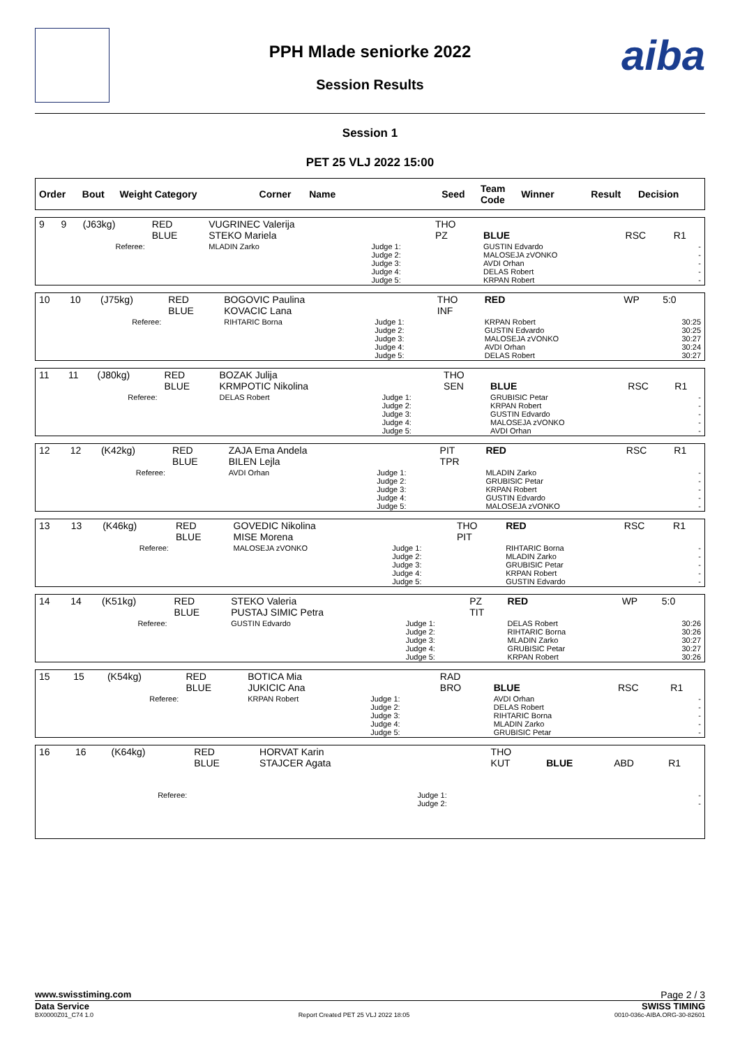aiba
PPH Mlade seniorke 2022
Session Results
Session 1
PET 25 VLJ 2022 15:00
| Order | Bout | Weight Category | Corner | Name | Seed | Team Code | Winner | Result | Decision |
| --- | --- | --- | --- | --- | --- | --- | --- | --- | --- |
| 9 | 9 | (J63kg) | RED BLUE | VUGRINEC Valerija STEKO Mariela | | THO PZ | BLUE | RSC | R1 |
| | | Referee: | | MLADIN Zarko | Judge 1: Judge 2: Judge 3: Judge 4: Judge 5: | | GUSTIN Edvardo MALOSEJA zVONKO AVDI Orhan DELAS Robert KRPAN Robert | | - - - - - |
| 10 | 10 | (J75kg) | RED BLUE | BOGOVIC Paulina KOVACIC Lana | | THO INF | RED | WP | 5:0 |
| | | Referee: | | RIHTARIC Borna | Judge 1: Judge 2: Judge 3: Judge 4: Judge 5: | | KRPAN Robert GUSTIN Edvardo MALOSEJA zVONKO AVDI Orhan DELAS Robert | | 30:25 30:25 30:27 30:24 30:27 |
| 11 | 11 | (J80kg) | RED BLUE | BOZAK Julija KRMPOTIC Nikolina | | THO SEN | BLUE | RSC | R1 |
| | | Referee: | | DELAS Robert | Judge 1: Judge 2: Judge 3: Judge 4: Judge 5: | | GRUBISIC Petar KRPAN Robert GUSTIN Edvardo MALOSEJA zVONKO AVDI Orhan | | - - - - - |
| 12 | 12 | (K42kg) | RED BLUE | ZAJA Ema Andela BILEN Lejla | | PIT TPR | RED | RSC | R1 |
| | | Referee: | | AVDI Orhan | Judge 1: Judge 2: Judge 3: Judge 4: Judge 5: | | MLADIN Zarko GRUBISIC Petar KRPAN Robert GUSTIN Edvardo MALOSEJA zVONKO | | - - - - - |
| 13 | 13 | (K46kg) | RED BLUE | GOVEDIC Nikolina MISE Morena | | THO PIT | RED | RSC | R1 |
| | | Referee: | | MALOSEJA zVONKO | Judge 1: Judge 2: Judge 3: Judge 4: Judge 5: | | RIHTARIC Borna MLADIN Zarko GRUBISIC Petar KRPAN Robert GUSTIN Edvardo | | - - - - - |
| 14 | 14 | (K51kg) | RED BLUE | STEKO Valeria PUSTAJ SIMIC Petra | | PZ TIT | RED | WP | 5:0 |
| | | Referee: | | GUSTIN Edvardo | Judge 1: Judge 2: Judge 3: Judge 4: Judge 5: | | DELAS Robert RIHTARIC Borna MLADIN Zarko GRUBISIC Petar KRPAN Robert | | 30:26 30:26 30:27 30:27 30:26 |
| 15 | 15 | (K54kg) | RED BLUE | BOTICA Mia JUKICIC Ana | | RAD BRO | BLUE | RSC | R1 |
| | | Referee: | | KRPAN Robert | Judge 1: Judge 2: Judge 3: Judge 4: Judge 5: | | AVDI Orhan DELAS Robert RIHTARIC Borna MLADIN Zarko GRUBISIC Petar | | - - - - - |
| 16 | 16 | (K64kg) | RED BLUE | HORVAT Karin STAJCER Agata | | THO KUT | BLUE | ABD | R1 |
| | | Referee: | | | Judge 1: Judge 2: | | | | - - |
www.swisstiming.com Page 2 / 3
Data Service SWISS TIMING
BX0000Z01_C74 1.0 Report Created PET 25 VLJ 2022 18:05 0010-036c-AIBA.ORG-30-82601